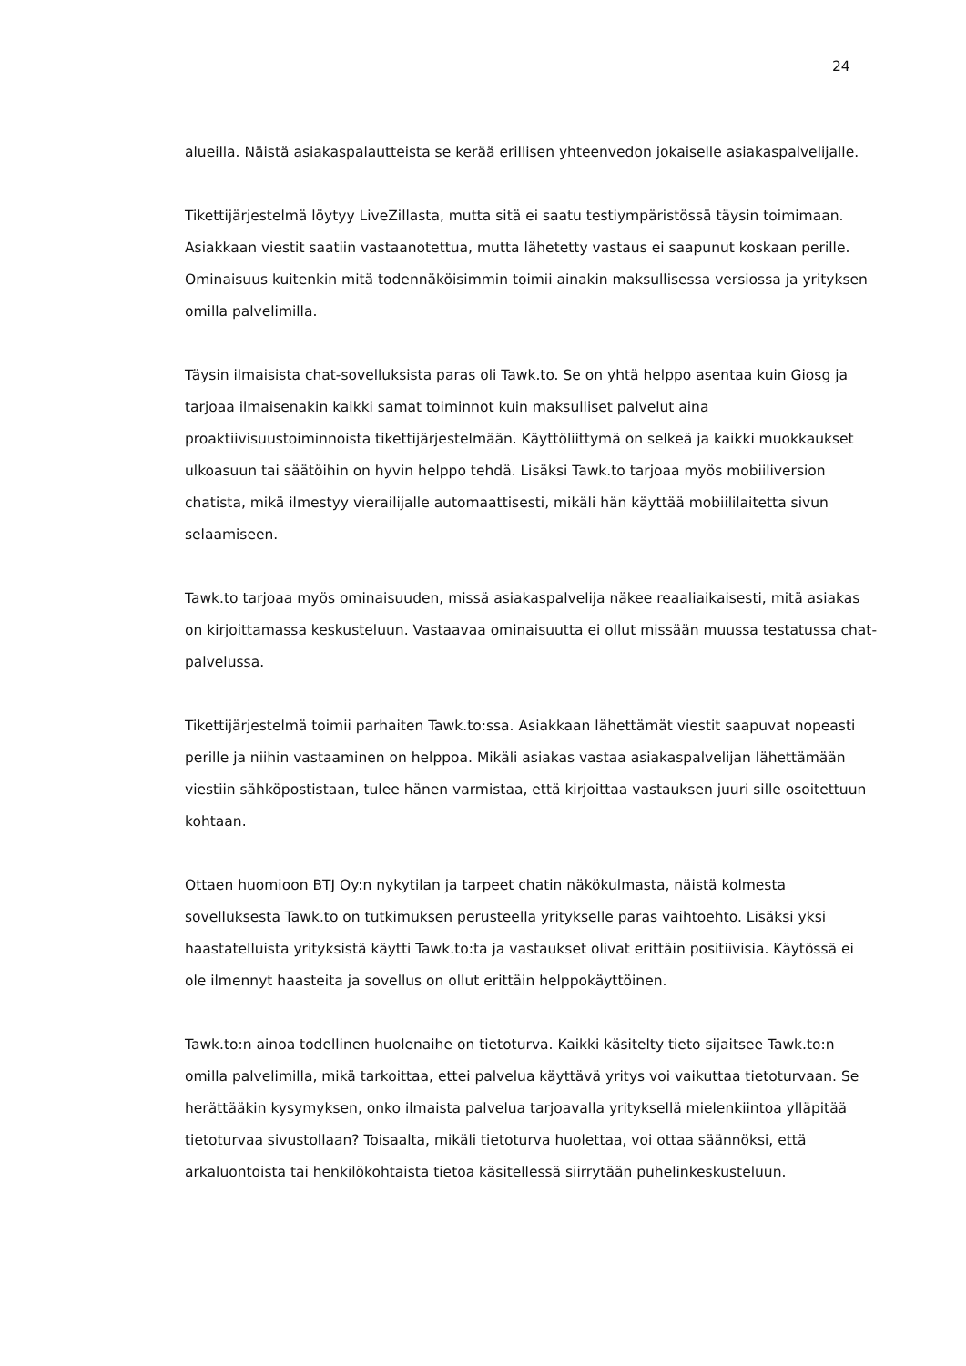24
alueilla. Näistä asiakaspalautteista se kerää erillisen yhteenvedon jokaiselle asiakaspalvelijalle.
Tikettijärjestelmä löytyy LiveZillasta, mutta sitä ei saatu testiympäristössä täysin toimimaan. Asiakkaan viestit saatiin vastaanotettua, mutta lähetetty vastaus ei saapunut koskaan perille. Ominaisuus kuitenkin mitä todennäköisimmin toimii ainakin maksullisessa versiossa ja yrityksen omilla palvelimilla.
Täysin ilmaisista chat-sovelluksista paras oli Tawk.to. Se on yhtä helppo asentaa kuin Giosg ja tarjoaa ilmaisenakin kaikki samat toiminnot kuin maksulliset palvelut aina proaktiivisuustoiminnoista tikettijärjestelmään. Käyttöliittymä on selkeä ja kaikki muokkaukset ulkoasuun tai säätöihin on hyvin helppo tehdä. Lisäksi Tawk.to tarjoaa myös mobiiliversion chatista, mikä ilmestyy vierailijalle automaattisesti, mikäli hän käyttää mobiililaitetta sivun selaamiseen.
Tawk.to tarjoaa myös ominaisuuden, missä asiakaspalvelija näkee reaaliaikaisesti, mitä asiakas on kirjoittamassa keskusteluun. Vastaavaa ominaisuutta ei ollut missään muussa testatussa chat-palvelussa.
Tikettijärjestelmä toimii parhaiten Tawk.to:ssa. Asiakkaan lähettämät viestit saapuvat nopeasti perille ja niihin vastaaminen on helppoa. Mikäli asiakas vastaa asiakaspalvelijan lähettämään viestiin sähköpostistaan, tulee hänen varmistaa, että kirjoittaa vastauksen juuri sille osoitettuun kohtaan.
Ottaen huomioon BTJ Oy:n nykytilan ja tarpeet chatin näkökulmasta, näistä kolmesta sovelluksesta Tawk.to on tutkimuksen perusteella yritykselle paras vaihtoehto. Lisäksi yksi haastatelluista yrityksistä käytti Tawk.to:ta ja vastaukset olivat erittäin positiivisia. Käytössä ei ole ilmennyt haasteita ja sovellus on ollut erittäin helppokäyttöinen.
Tawk.to:n ainoa todellinen huolenaihe on tietoturva. Kaikki käsitelty tieto sijaitsee Tawk.to:n omilla palvelimilla, mikä tarkoittaa, ettei palvelua käyttävä yritys voi vaikuttaa tietoturvaan. Se herättääkin kysymyksen, onko ilmaista palvelua tarjoavalla yrityksellä mielenkiintoa ylläpitää tietoturvaa sivustollaan? Toisaalta, mikäli tietoturva huolettaa, voi ottaa säännöksi, että arkaluontoista tai henkilökohtaista tietoa käsitellessä siirrytään puhelinkeskusteluun.